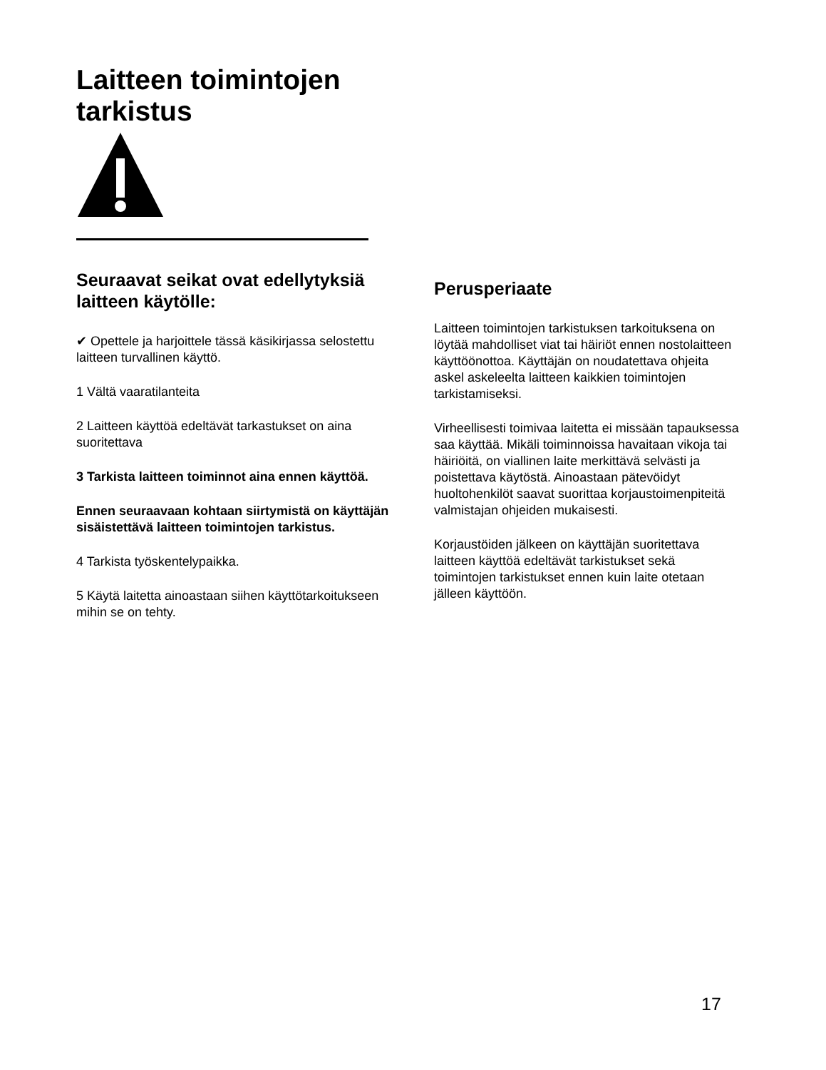Laitteen toimintojen
tarkistus
Seuraavat seikat ovat edellytyksiä laitteen käytölle:
✔ Opettele ja harjoittele tässä käsikirjassa selostettu laitteen turvallinen käyttö.
1 Vältä vaaratilanteita
2 Laitteen käyttöä edeltävät tarkastukset on aina suoritettava
3 Tarkista laitteen toiminnot aina ennen käyttöä.
Ennen seuraavaan kohtaan siirtymistä on käyttäjän sisäistettävä laitteen toimintojen tarkistus.
4 Tarkista työskentelypaikka.
5 Käytä laitetta ainoastaan siihen käyttötarkoitukseen mihin se on tehty.
Perusperiaate
Laitteen toimintojen tarkistuksen tarkoituksena on löytää mahdolliset viat tai häiriöt ennen nostolaitteen käyttöönottoa. Käyttäjän on noudatettava ohjeita askel askeleelta laitteen kaikkien toimintojen tarkistamiseksi.
Virheellisesti toimivaa laitetta ei missään tapauksessa saa käyttää. Mikäli toiminnoissa havaitaan vikoja tai häiriöitä, on viallinen laite merkittävä selvästi ja poistettava käytöstä. Ainoastaan pätevöidyt huoltohenkilöt saavat suorittaa korjaustoimenpiteitä valmistajan ohjeiden mukaisesti.
Korjaustöiden jälkeen on käyttäjän suoritettava laitteen käyttöä edeltävät tarkistukset sekä toimintojen tarkistukset ennen kuin laite otetaan jälleen käyttöön.
17